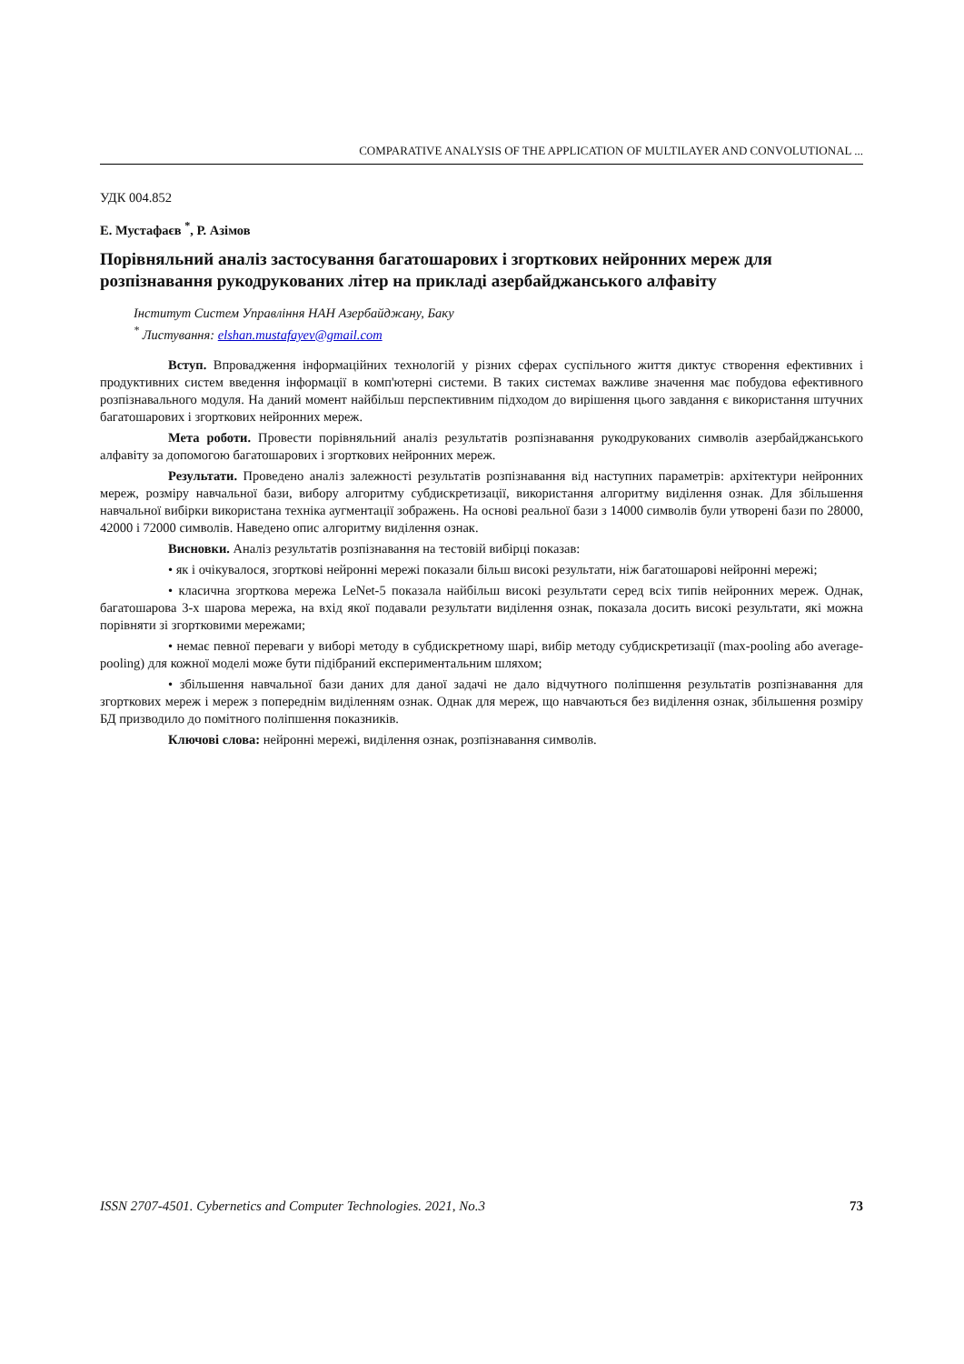COMPARATIVE ANALYSIS OF THE APPLICATION OF MULTILAYER AND CONVOLUTIONAL ...
УДК 004.852
Е. Мустафаєв <sup>*</sup>, Р. Азімов
Порівняльний аналіз застосування багатошарових і згорткових нейронних мереж для розпізнавання рукодрукованих літер на прикладі азербайджанського алфавіту
Інститут Систем Управління НАН Азербайджану, Баку
<sup>*</sup> Листування: elshan.mustafayev@gmail.com
Вступ. Впровадження інформаційних технологій у різних сферах суспільного життя диктує створення ефективних і продуктивних систем введення інформації в комп'ютерні системи. В таких системах важливе значення має побудова ефективного розпізнавального модуля. На даний момент найбільш перспективним підходом до вирішення цього завдання є використання штучних багатошарових і згорткових нейронних мереж.
Мета роботи. Провести порівняльний аналіз результатів розпізнавання рукодрукованих символів азербайджанського алфавіту за допомогою багатошарових і згорткових нейронних мереж.
Результати. Проведено аналіз залежності результатів розпізнавання від наступних параметрів: архітектури нейронних мереж, розміру навчальної бази, вибору алгоритму субдискретизації, використання алгоритму виділення ознак. Для збільшення навчальної вибірки використана техніка аугментації зображень. На основі реальної бази з 14000 символів були утворені бази по 28000, 42000 і 72000 символів. Наведено опис алгоритму виділення ознак.
Висновки. Аналіз результатів розпізнавання на тестовій вибірці показав:
• як і очікувалося, згорткові нейронні мережі показали більш високі результати, ніж багатошарові нейронні мережі;
• класична згорткова мережа LeNet-5 показала найбільш високі результати серед всіх типів нейронних мереж. Однак, багатошарова 3-х шарова мережа, на вхід якої подавали результати виділення ознак, показала досить високі результати, які можна порівняти зі згортковими мережами;
• немає певної переваги у виборі методу в субдискретному шарі, вибір методу субдискретизації (max-pooling або average-pooling) для кожної моделі може бути підібраний експериментальним шляхом;
• збільшення навчальної бази даних для даної задачі не дало відчутного поліпшення результатів розпізнавання для згорткових мереж і мереж з попереднім виділенням ознак. Однак для мереж, що навчаються без виділення ознак, збільшення розміру БД призводило до помітного поліпшення показників.
Ключові слова: нейронні мережі, виділення ознак, розпізнавання символів.
ISSN 2707-4501. Cybernetics and Computer Technologies. 2021, No.3 73